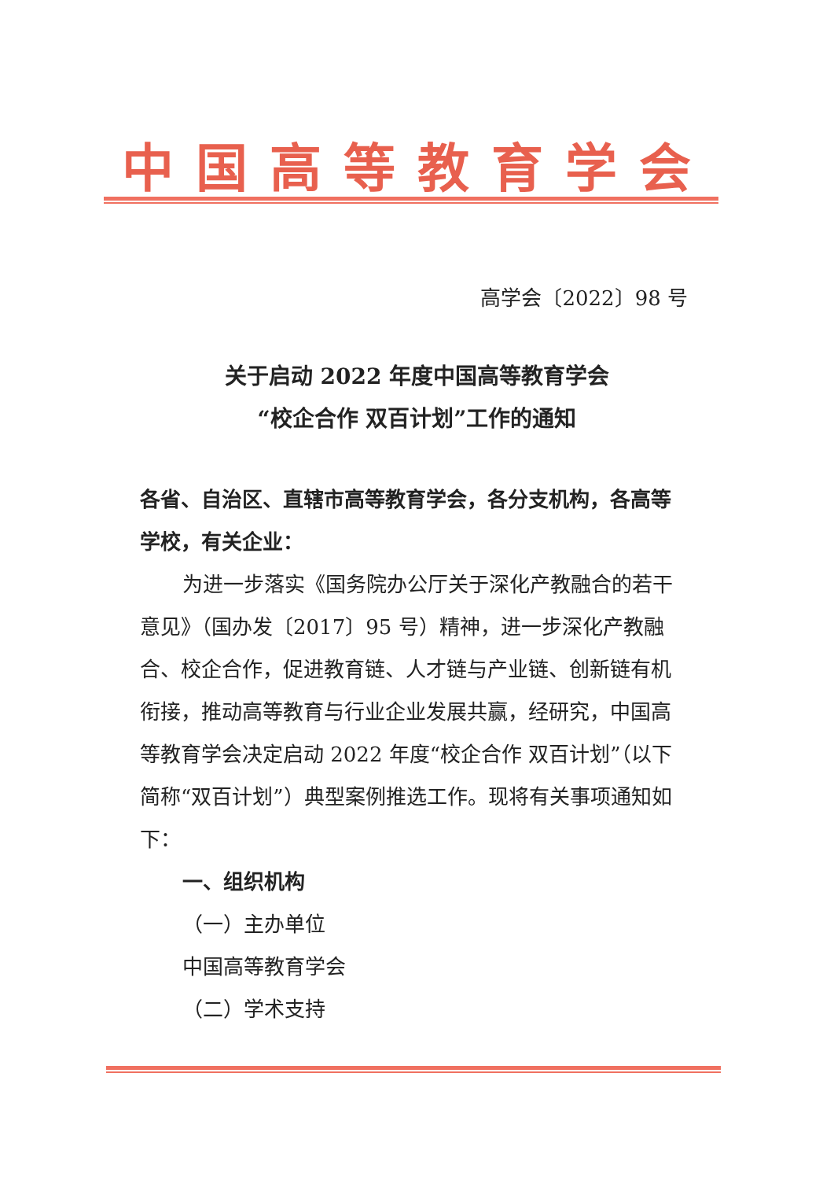中国高等教育学会
高学会〔2022〕98 号
关于启动 2022 年度中国高等教育学会
“校企合作 双百计划”工作的通知
各省、自治区、直辖市高等教育学会，各分支机构，各高等学校，有关企业：
为进一步落实《国务院办公厅关于深化产教融合的若干意见》（国办发〔2017〕95 号）精神，进一步深化产教融合、校企合作，促进教育链、人才链与产业链、创新链有机衔接，推动高等教育与行业企业发展共赢，经研究，中国高等教育学会决定启动 2022 年度“校企合作 双百计划”（以下简称“双百计划”）典型案例推选工作。现将有关事项通知如下：
一、组织机构
（一）主办单位
中国高等教育学会
（二）学术支持